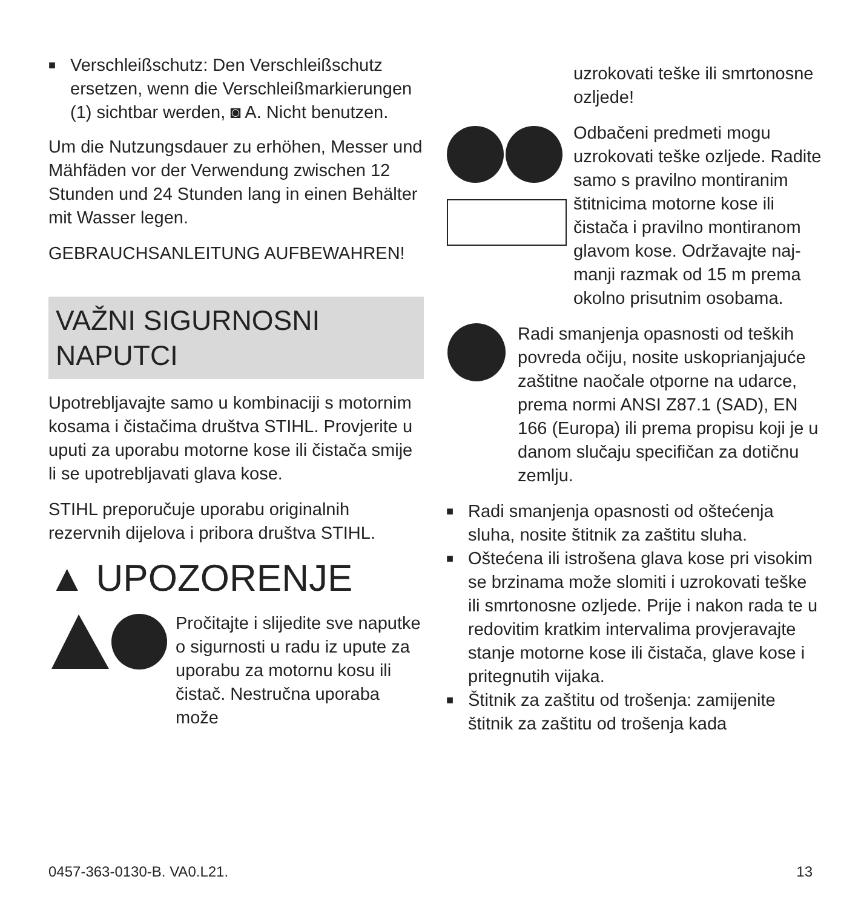■
Verschleißschutz: Den Verschleiß­schutz ersetzen, wenn die Verschleiß­markierungen (1) sichtbar werden, ◙ A. Nicht benutzen.
Um die Nutzungsdauer zu erhöhen, Mes­ser und Mähfäden vor der Verwendung zwischen 12 Stunden und 24 Stunden lang in einen Behälter mit Wasser legen.
GEBRAUCHSANLEITUNG AUFBEWAH­REN!
VAŽNI SIGURNOSNI NAPUTCI
Upotrebljavajte samo u kombinaciji s motornim kosama i čistačima društva STIHL. Provjerite u uputi za uporabu motorne kose ili čistača smije li se upo­trebljavati glava kose.
STIHL preporučuje uporabu originalnih rezervnih dijelova i pribora društva STIHL.
▲ UPOZORENJE
Pročitajte i slijedite sve naputke o sigurnosti u radu iz upute za uporabu za motornu kosu ili čistač. Nestručna uporaba može
uzrokovati teške ili smrto­nosne ozljede!
Odbačeni predmeti mogu uzrokovati teške ozljede. Radite samo s pravilno montiranim štitnicima motorne kose ili čistača i pravilno montiranom gla­vom kose. Održavajte naj­manji razmak od 15 m prema okolno prisutnim osobama.
Radi smanjenja opasnosti od teških povreda očiju, nosite uskoprianjajuće zaštitne naočale otporne na udarce, prema normi ANSI Z87.1 (SAD), EN 166 (Europa) ili prema propisu koji je u danom slučaju specifičan za dotičnu zemlju.
■
Radi smanjenja opasnosti od oštećenja sluha, nosite štitnik za zaštitu sluha.
■
Oštećena ili istrošena glava kose pri visokim se brzinama može slomiti i uzrokovati teške ili smrtonosne ozljede. Prije i nakon rada te u redovitim kratkim intervalima provjeravajte stanje motorne kose ili čistača, glave kose i pritegnutih vijaka.
■
Štitnik za zaštitu od trošenja: zamijenite štitnik za zaštitu od trošenja kada
0457-363-0130-B. VA0.L21. 13